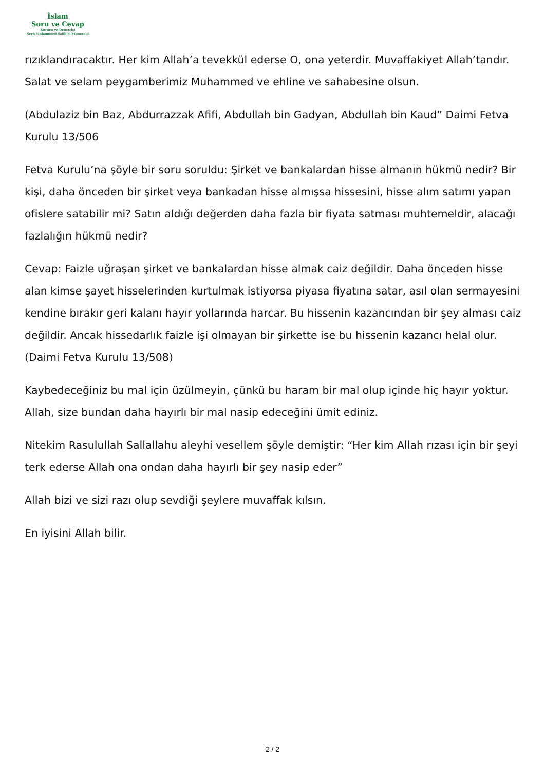İslam
Soru ve Cevap
Kurucu ve Denetçisi
Şeyh Muhammed Salih el-Muneccid
rızıklandıracaktır. Her kim Allah’a tevekkül ederse O, ona yeterdir. Muvaffakiyet Allah’tandır. Salat ve selam peygamberimiz Muhammed ve ehline ve sahabesine olsun.
(Abdulaziz bin Baz, Abdurrazzak Afifi, Abdullah bin Gadyan, Abdullah bin Kaud” Daimi Fetva Kurulu 13/506
Fetva Kurulu’na şöyle bir soru soruldu: Şirket ve bankalardan hisse almanın hükmü nedir? Bir kişi, daha önceden bir şirket veya bankadan hisse almışsa hissesini, hisse alım satımı yapan ofislere satabilir mi? Satın aldığı değerden daha fazla bir fiyata satması muhtemeldir, alacağı fazlalığın hükmü nedir?
Cevap: Faizle uğraşan şirket ve bankalardan hisse almak caiz değildir. Daha önceden hisse alan kimse şayet hisselerinden kurtulmak istiyorsa piyasa fiyatına satar, asıl olan sermayesini kendine bırakır geri kalanı hayır yollarında harcar. Bu hissenin kazancından bir şey alması caiz değildir. Ancak hissedarlık faizle işi olmayan bir şirkette ise bu hissenin kazancı helal olur. (Daimi Fetva Kurulu 13/508)
Kaybedeceğiniz bu mal için üzülmeyin, çünkü bu haram bir mal olup içinde hiç hayır yoktur. Allah, size bundan daha hayırlı bir mal nasip edeceğini ümit ediniz.
Nitekim Rasulullah Sallallahu aleyhi vesellem şöyle demiştir: “Her kim Allah rızası için bir şeyi terk ederse Allah ona ondan daha hayırlı bir şey nasip eder”
Allah bizi ve sizi razı olup sevdiği şeylere muvaffak kılsın.
En iyisini Allah bilir.
2 / 2